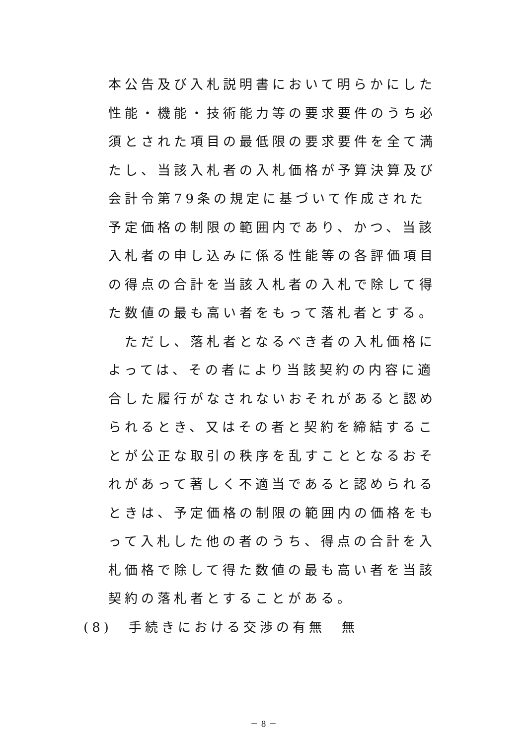本公告及び入札説明書において明らかにした性能・機能・技術能力等の要求要件のうち必須とされた項目の最低限の要求要件を全て満たし、当該入札者の入札価格が予算決算及び会計令第79条の規定に基づいて作成された予定価格の制限の範囲内であり、かつ、当該入札者の申し込みに係る性能等の各評価項目の得点の合計を当該入札者の入札で除して得た数値の最も高い者をもって落札者とする。
　ただし、落札者となるべき者の入札価格によっては、その者により当該契約の内容に適合した履行がなされないおそれがあると認められるとき、又はその者と契約を締結することが公正な取引の秩序を乱すこととなるおそれがあって著しく不適当であると認められるときは、予定価格の制限の範囲内の価格をもって入札した他の者のうち、得点の合計を入札価格で除して得た数値の最も高い者を当該契約の落札者とすることがある。
(8)　手続きにおける交渉の有無　無
－ 8 －